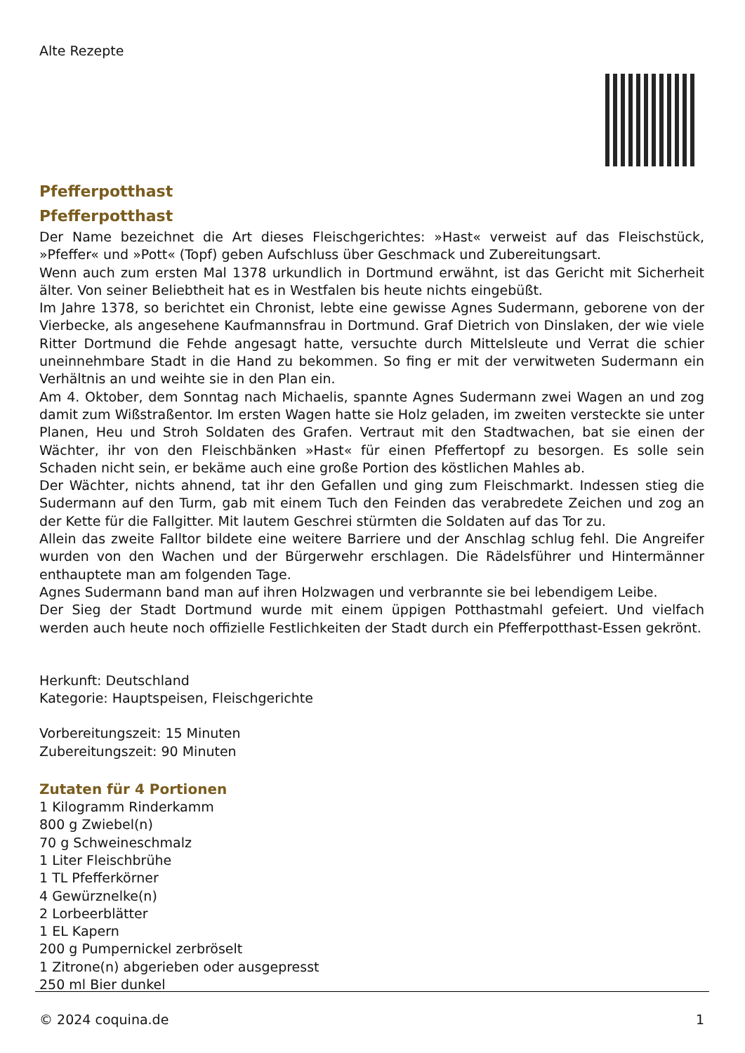Alte Rezepte
Pfefferpotthast
Pfefferpotthast
Der Name bezeichnet die Art dieses Fleischgerichtes: »Hast« verweist auf das Fleischstück, »Pfeffer« und »Pott« (Topf) geben Aufschluss über Geschmack und Zubereitungsart.
Wenn auch zum ersten Mal 1378 urkundlich in Dortmund erwähnt, ist das Gericht mit Sicherheit älter. Von seiner Beliebtheit hat es in Westfalen bis heute nichts eingebüßt.
Im Jahre 1378, so berichtet ein Chronist, lebte eine gewisse Agnes Sudermann, geborene von der Vierbecke, als angesehene Kaufmannsfrau in Dortmund. Graf Dietrich von Dinslaken, der wie viele Ritter Dortmund die Fehde angesagt hatte, versuchte durch Mittelsleute und Verrat die schier uneinnehmbare Stadt in die Hand zu bekommen. So fing er mit der verwitweten Sudermann ein Verhältnis an und weihte sie in den Plan ein.
Am 4. Oktober, dem Sonntag nach Michaelis, spannte Agnes Sudermann zwei Wagen an und zog damit zum Wißstraßentor. Im ersten Wagen hatte sie Holz geladen, im zweiten versteckte sie unter Planen, Heu und Stroh Soldaten des Grafen. Vertraut mit den Stadtwachen, bat sie einen der Wächter, ihr von den Fleischbänken »Hast« für einen Pfeffertopf zu besorgen. Es solle sein Schaden nicht sein, er bekäme auch eine große Portion des köstlichen Mahles ab.
Der Wächter, nichts ahnend, tat ihr den Gefallen und ging zum Fleischmarkt. Indessen stieg die Sudermann auf den Turm, gab mit einem Tuch den Feinden das verabredete Zeichen und zog an der Kette für die Fallgitter. Mit lautem Geschrei stürmten die Soldaten auf das Tor zu.
Allein das zweite Falltor bildete eine weitere Barriere und der Anschlag schlug fehl. Die Angreifer wurden von den Wachen und der Bürgerwehr erschlagen. Die Rädelsführer und Hintermänner enthauptete man am folgenden Tage.
Agnes Sudermann band man auf ihren Holzwagen und verbrannte sie bei lebendigem Leibe.
Der Sieg der Stadt Dortmund wurde mit einem üppigen Potthastmahl gefeiert. Und vielfach werden auch heute noch offizielle Festlichkeiten der Stadt durch ein Pfefferpotthast-Essen gekrönt.
Herkunft: Deutschland
Kategorie: Hauptspeisen, Fleischgerichte
Vorbereitungszeit: 15 Minuten
Zubereitungszeit: 90 Minuten
Zutaten für 4 Portionen
1 Kilogramm Rinderkamm
800 g Zwiebel(n)
70 g Schweineschmalz
1 Liter Fleischbrühe
1 TL Pfefferkörner
4 Gewürznelke(n)
2 Lorbeerblätter
1 EL Kapern
200 g Pumpernickel zerbröselt
1 Zitrone(n) abgerieben oder ausgepresst
250 ml Bier dunkel
© 2024 coquina.de 1